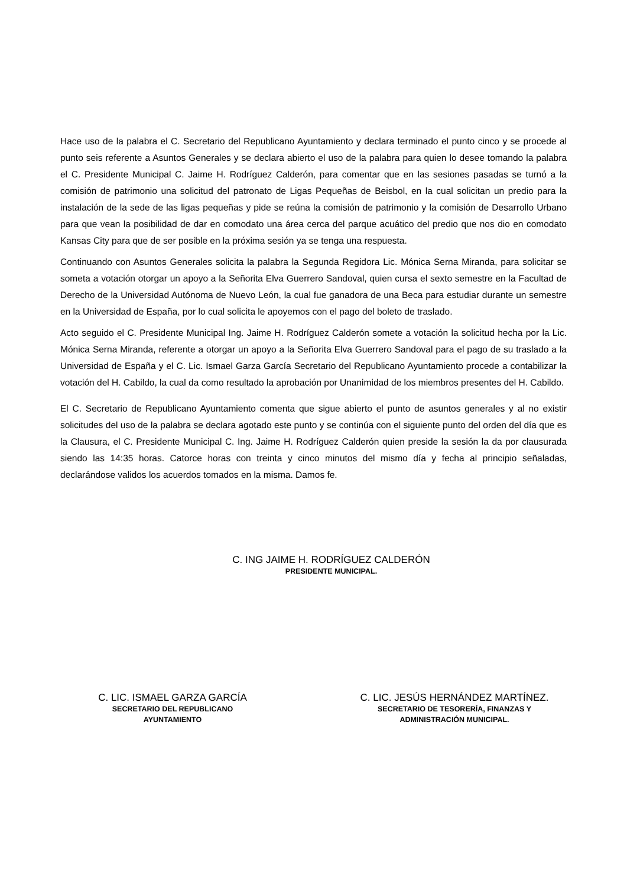Hace uso de la palabra el C. Secretario del Republicano Ayuntamiento y declara terminado el punto cinco y se procede al punto seis referente a Asuntos Generales y se declara abierto el uso de la palabra para quien lo desee tomando la palabra el C. Presidente Municipal C. Jaime H. Rodríguez Calderón, para comentar que en las sesiones pasadas se turnó a la comisión de patrimonio una solicitud del patronato de Ligas Pequeñas de Beisbol, en la cual solicitan un predio para la instalación de la sede de las ligas pequeñas y pide se reúna la comisión de patrimonio y la comisión de Desarrollo Urbano para que vean la posibilidad de dar en comodato una área cerca del parque acuático del predio que nos dio en comodato Kansas City para que de ser posible en la próxima sesión ya se tenga una respuesta.
Continuando con Asuntos Generales solicita la palabra la Segunda Regidora Lic. Mónica Serna Miranda, para solicitar se someta a votación otorgar un apoyo a la Señorita Elva Guerrero Sandoval, quien cursa el sexto semestre en la Facultad de Derecho de la Universidad Autónoma de Nuevo León, la cual fue ganadora de una Beca para estudiar durante un semestre en la Universidad de España, por lo cual solicita le apoyemos con el pago del boleto de traslado.
Acto seguido el C. Presidente Municipal Ing. Jaime H. Rodríguez Calderón somete a votación la solicitud hecha por la Lic. Mónica Serna Miranda, referente a otorgar un apoyo a la Señorita Elva Guerrero Sandoval para el pago de su traslado a la Universidad de España y el C. Lic. Ismael Garza García Secretario del Republicano Ayuntamiento procede a contabilizar la votación del H. Cabildo, la cual da como resultado la aprobación por Unanimidad de los miembros presentes del H. Cabildo.
El C. Secretario de Republicano Ayuntamiento comenta que sigue abierto el punto de asuntos generales y al no existir solicitudes del uso de la palabra se declara agotado este punto y se continúa con el siguiente punto del orden del día que es la Clausura, el C. Presidente Municipal C. Ing. Jaime H. Rodríguez Calderón quien preside la sesión la da por clausurada siendo las 14:35 horas. Catorce horas con treinta y cinco minutos del mismo día y fecha al principio señaladas, declarándose validos los acuerdos tomados en la misma. Damos fe.
C. ING JAIME H. RODRÍGUEZ CALDERÓN
PRESIDENTE MUNICIPAL.
C. LIC. ISMAEL GARZA GARCÍA
SECRETARIO DEL REPUBLICANO
AYUNTAMIENTO
C. LIC. JESÚS HERNÁNDEZ MARTÍNEZ.
SECRETARIO DE TESORERÍA, FINANZAS Y
ADMINISTRACIÓN MUNICIPAL.